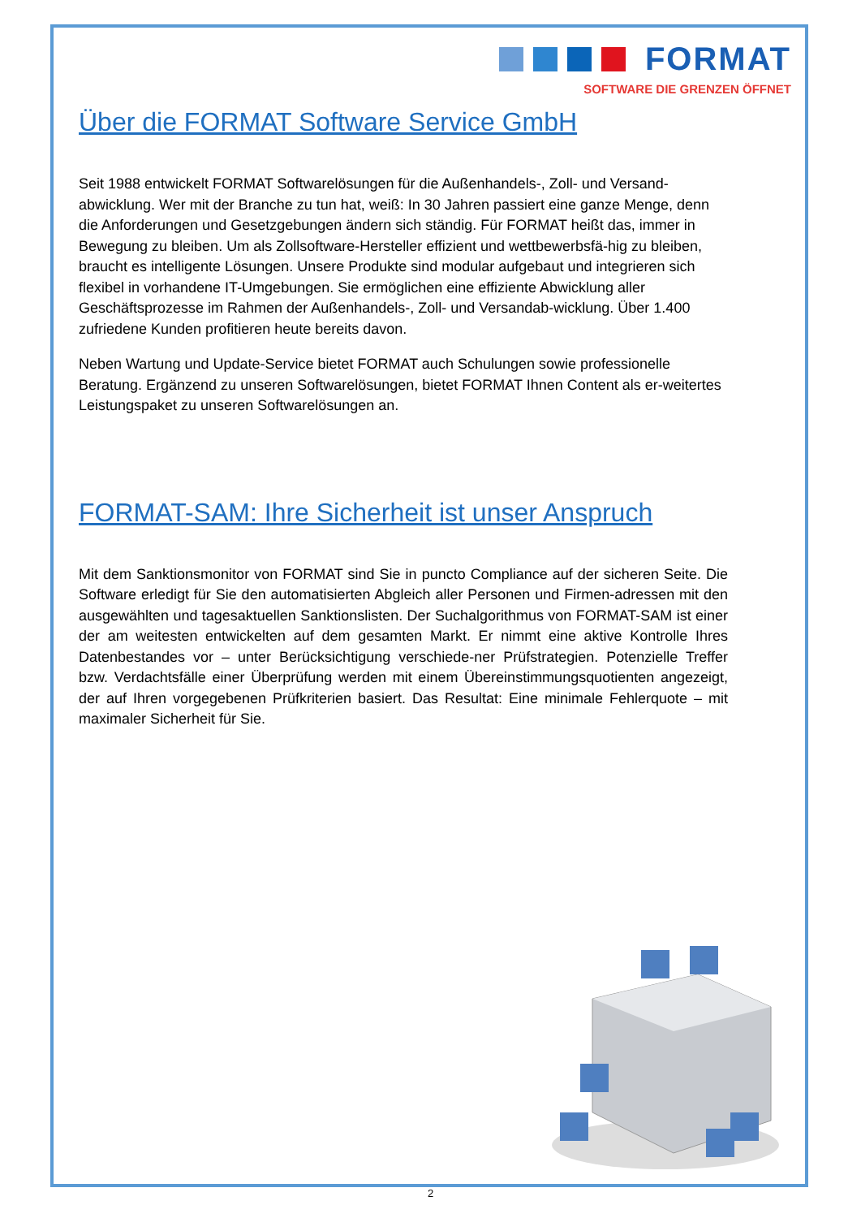FORMAT
SOFTWARE DIE GRENZEN ÖFFNET
Über die FORMAT Software Service GmbH
Seit 1988 entwickelt FORMAT Softwarelösungen für die Außenhandels-, Zoll- und Versand-abwicklung. Wer mit der Branche zu tun hat, weiß: In 30 Jahren passiert eine ganze Menge, denn die Anforderungen und Gesetzgebungen ändern sich ständig. Für FORMAT heißt das, immer in Bewegung zu bleiben. Um als Zollsoftware-Hersteller effizient und wettbewerbsfä-hig zu bleiben, braucht es intelligente Lösungen. Unsere Produkte sind modular aufgebaut und integrieren sich flexibel in vorhandene IT-Umgebungen. Sie ermöglichen eine effiziente Abwicklung aller Geschäftsprozesse im Rahmen der Außenhandels-, Zoll- und Versandab-wicklung. Über 1.400 zufriedene Kunden profitieren heute bereits davon.
Neben Wartung und Update-Service bietet FORMAT auch Schulungen sowie professionelle Beratung. Ergänzend zu unseren Softwarelösungen, bietet FORMAT Ihnen Content als er-weitertes Leistungspaket zu unseren Softwarelösungen an.
FORMAT-SAM: Ihre Sicherheit ist unser Anspruch
Mit dem Sanktionsmonitor von FORMAT sind Sie in puncto Compliance auf der sicheren Seite. Die Software erledigt für Sie den automatisierten Abgleich aller Personen und Firmen-adressen mit den ausgewählten und tagesaktuellen Sanktionslisten. Der Suchalgorithmus von FORMAT-SAM ist einer der am weitesten entwickelten auf dem gesamten Markt. Er nimmt eine aktive Kontrolle Ihres Datenbestandes vor – unter Berücksichtigung verschiede-ner Prüfstrategien. Potenzielle Treffer bzw. Verdachtsfälle einer Überprüfung werden mit einem Übereinstimmungsquotienten angezeigt, der auf Ihren vorgegebenen Prüfkriterien basiert. Das Resultat: Eine minimale Fehlerquote – mit maximaler Sicherheit für Sie.
2